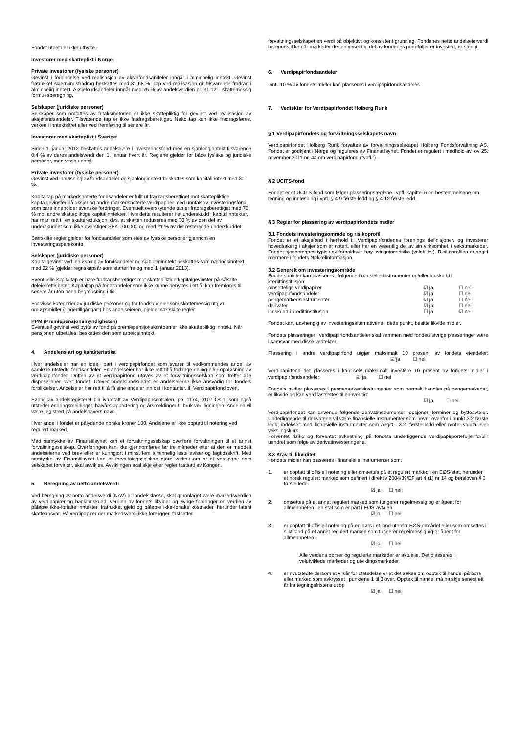Fondet utbetaler ikke utbytte.
Investorer med skatteplikt i Norge:
Private investorer (fysiske personer)
Gevinst i forbindelse ved realisasjon av aksjefondsandeler inngår i alminnelig inntekt. Gevinst fratrukket skjermingsfradrag beskattes med 31,68 %. Tap ved realisasjon gir tilsvarende fradrag i alminnelig inntekt. Aksjefondsandeler inngår med 75 % av andelsverdien pr. 31.12. i skattemessig formuesberegning.
Selskaper (juridiske personer)
Selskaper som omfattes av fritaksmetoden er ikke skattepliktig for gevinst ved realisasjon av aksjefondsandeler. Tilsvarende tap er ikke fradragsberettiget. Netto tap kan ikke fradragsføres, verken i inntektsåret eller ved fremføring til senere år.
Investorer med skatteplikt i Sverige:
Siden 1. januar 2012 beskattes andelseiere i investeringsfond med en sjablonginntekt tilsvarende 0,4 % av deres andelsverdi den 1. januar hvert år. Reglene gjelder for både fysiske og juridiske personer, med visse unntak.
Private investorer (fysiske personer)
Gevinst ved innløsning av fondsandeler og sjablonginntekt beskattes som kapitalinntekt med 30 %.
Kapitaltap på markedsnoterte fondsandeler er fullt ut fradragsberettiget mot skattepliktige kapitalgevinster på aksjer og andre markedsnoterte verdipapirer med unntak av investeringsfond som bare inneholder svenske fordringer. Eventuelt overskytende tap er fradragsberettiget med 70 % mot andre skattepliktige kapitalinntekter. Hvis dette resulterer i et underskudd i kapitalinntekter, har man rett til en skattereduksjon, dvs. at skatten reduseres med 30 % av den del av underskuddet som ikke overstiger SEK 100.000 og med 21 % av det resterende underskuddet.
Særskilte regler gjelder for fondsandeler som eies av fysiske personer gjennom en investeringssparekonto.
Selskaper (juridiske personer)
Kapitalgevinst ved innløsning av fondsandeler og sjablonginntekt beskattes som næringsinntekt med 22 % (gjelder regnskapsår som starter fra og med 1. januar 2013).
Eventuelle kapitaltap er bare fradragsberettiget mot skattepliktige kapitalgevinster på såkalte deleierrettigheter. Kapitaltap på fondsandeler som ikke kunne benyttes i ett år kan fremføres til senere år uten noen begrensning i tid.
For visse kategorier av juridiske personer og for fondsandeler som skattemessig utgjør omløpsmidler (”lagertillgångar”) hos andelseieren, gjelder særskilte regler.
PPM (Premiepensjonsmyndigheten)
Eventuell gevinst ved bytte av fond på premiepensjonskontoen er ikke skattepliktig inntekt. Når pensjonen utbetales, beskattes den som arbeidsinntekt.
4. Andelens art og karakteristika
Hver andelseier har en ideell part i verdipapirfondet som svarer til vedkommendes andel av samlede utstedte fondsandeler. En andelseier har ikke rett til å forlange deling eller oppløsning av verdipapirfondet. Driften av et verdipapirfond utøves av et forvaltningsselskap som treffer alle disposisjoner over fondet. Utover andelsinnskuddet er andelseierne ikke ansvarlig for fondets forpliktelser. Andelseier har rett til å få sine andeler innløst i kontanter, jf. Verdipapirfondloven.
Føring av andelsregisteret blir ivaretatt av Verdipapirsentralen, pb. 1174, 0107 Oslo, som også utsteder endringsmeldinger, halvårsrapportering og årsmeldinger til bruk ved ligningen. Andelen vil være registrert på andelshavers navn.
Hver andel i fondet er pålydende norske kroner 100. Andelene er ikke opptatt til notering ved regulert marked.
Med samtykke av Finanstilsynet kan et forvaltningsselskap overføre forvaltningen til et annet forvaltningsselskap. Overføringen kan ikke gjennomføres før tre måneder etter at den er meddelt andelseierne ved brev eller er kunngjort i minst fem alminnelig leste aviser og fagtidsskrift. Med samtykke av Finanstilsynet kan et forvaltningsselskap gjøre vedtak om at et verdipapir som selskapet forvalter, skal avvikles. Avviklingen skal skje etter regler fastsatt av Kongen.
5. Beregning av netto andelsverdi
Ved beregning av netto andelsverdi (NAV) pr. andelsklasse, skal grunnlaget være markedsverdien av verdipapirer og bankinnskudd, verdien av fondets likvider og øvrige fordringer og verdien av påløpte ikke-forfalte inntekter, fratrukket gjeld og påløpte ikke-forfalte kostnader, herunder latent skatteansvar. På verdipapirer der markedsverdi ikke foreligger, fastsetter
forvaltningsselskapet en verdi på objektivt og konsistent grunnlag. Fondenes netto andelseierverdi beregnes ikke når markeder der en vesentlig del av fondenes porteføljer er investert, er stengt.
6. Verdipapirfondsandeler
Inntil 10 % av fondets midler kan plasseres i verdipapirfondsandeler.
7. Vedtekter for Verdipapirfondet Holberg Rurik
§ 1 Verdipapirfondets og forvaltningsselskapets navn
Verdipapirfondet Holberg Rurik forvaltes av forvaltningsselskapet Holberg Fondsforvaltning AS. Fondet er godkjent i Norge og reguleres av Finanstilsynet. Fondet er regulert i medhold av lov 25. november 2011 nr. 44 om verdipapirfond (”vpfl.”).
§ 2 UCITS-fond
Fondet er et UCITS-fond som følger plasseringsreglene i vpfl. kapittel 6 og bestemmelsene om tegning og innløsning i vpfl. § 4-9 første ledd og § 4-12 første ledd.
§ 3 Regler for plassering av verdipapirfondets midler
3.1 Fondets investeringsområde og risikoprofil
Fondet er et aksjefond i henhold til Verdipapirfondenes forenings definisjoner, og investerer hovedsakelig i aksjer som er notert, eller har en vesentlig del av sin virksomhet, i vekstmarkeder. Fondet kjennetegnes typisk av forholdsvis høy svingningsrisiko (volatilitet). Risikoprofilen er angitt nærmere i fondets Nøkkelinformasjon.
3.2 Generelt om investeringsområde
Fondets midler kan plasseres i følgende finansielle instrumenter og/eller innskudd i kredittinstitusjon:
| omsettelige verdipapirer | ☑ ja | ☐ nei |
| verdipapirfondsandeler | ☑ ja | ☐ nei |
| pengemarkedsinstrumenter | ☑ ja | ☐ nei |
| derivater | ☑ ja | ☐ nei |
| innskudd i kredittinstitusjon | ☐ ja | ☑ nei |
Fondet kan, uavhengig av investeringsalternativene i dette punkt, besitte likvide midler.
Fondets plasseringer i verdipapirfondsandeler skal sammen med fondets øvrige plasseringer være i samsvar med disse vedtekter.
Plassering i andre verdipapirfond utgjør maksimalt 10 prosent av fondets eiendeler: ☑ ja ☐ nei
Verdipapirfond det plasseres i kan selv maksimalt investere 10 prosent av fondets midler i verdipapirfondsandeler: ☑ ja ☐ nei
Fondets midler plasseres i pengemarkedsinstrumenter som normalt handles på pengemarkedet, er likvide og kan verdifastsettes til enhver tid:
☑ ja ☐ nei
Verdipapirfondet kan anvende følgende derivatinstrumenter: opsjoner, terminer og bytteavtaler. Underliggende til derivatene vil være finansielle instrumenter som nevnt ovenfor i punkt 3.2 første ledd, indekser med finansielle instrumenter som angitt i 3.2. første ledd eller rente, valuta eller vekslingskurs.
Forventet risiko og forventet avkastning på fondets underliggende verdipapirportefølje forblir uendret som følge av derivatinvesteringene.
3.3 Krav til likviditet
Fondets midler kan plasseres i finansielle instrumenter som:
1. er opptatt til offisiell notering eller omsettes på et regulert marked i en EØS-stat, herunder et norsk regulert marked som definert i direktiv 2004/39/EF art 4 (1) nr 14 og børsloven § 3 første ledd.
☑ ja ☐ nei
2. omsettes på et annet regulert marked som fungerer regelmessig og er åpent for allmennheten i en stat som er part i EØS-avtalen.
☑ ja ☐ nei
3. er opptatt til offisiell notering på en børs i et land utenfor EØS-området eller som omsettes i slikt land på et annet regulert marked som fungerer regelmessig og er åpent for allmennheten.
☑ ja ☐ nei
Alle verdens børser og regulerte markeder er aktuelle. Det plasseres i velutviklede markeder og utviklingsmarkeder.
4. er nyutstedte dersom et vilkår for utstedelse er at det søkes om opptak til handel på børs eller marked som avkrysset i punktene 1 til 3 over. Opptak til handel må ha skje senest ett år fra tegningsfristens utløp
☑ ja ☐ nei